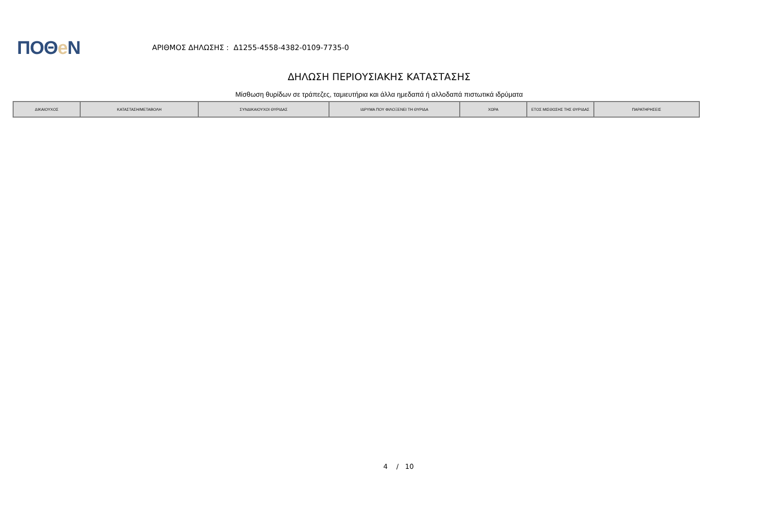ΠΟΘe Ν
ΑΡΙΘΜΟΣ ΔΗΛΩΣΗΣ : Δ1255-4558-4382-0109-7735-0
ΔΗΛΩΣΗ ΠΕΡΙΟΥΣΙΑΚΗΣ ΚΑΤΑΣΤΑΣΗΣ
Μίσθωση θυρίδων σε τράπεζες, ταμιευτήρια και άλλα ημεδαπά ή αλλοδαπά πιστωτικά ιδρύματα
| ΔΙΚΑΙΟΥΧΟΣ | ΚΑΤΑΣΤΑΣΗ/ΜΕΤΑΒΟΛΗ | ΣΥΝΔΙΚΑΙΟΥΧΟΙ ΘΥΡΙΔΑΣ | ΙΔΡΥΜΑ ΠΟΥ ΦΙΛΟΞΕΝΕΙ ΤΗ ΘΥΡΙΔΑ | ΧΩΡΑ | ΕΤΟΣ ΜΙΣΘΩΣΗΣ ΤΗΣ ΘΥΡΙΔΑΣ | ΠΑΡΑΤΗΡΗΣΕΙΣ |
| --- | --- | --- | --- | --- | --- | --- |
4 / 10